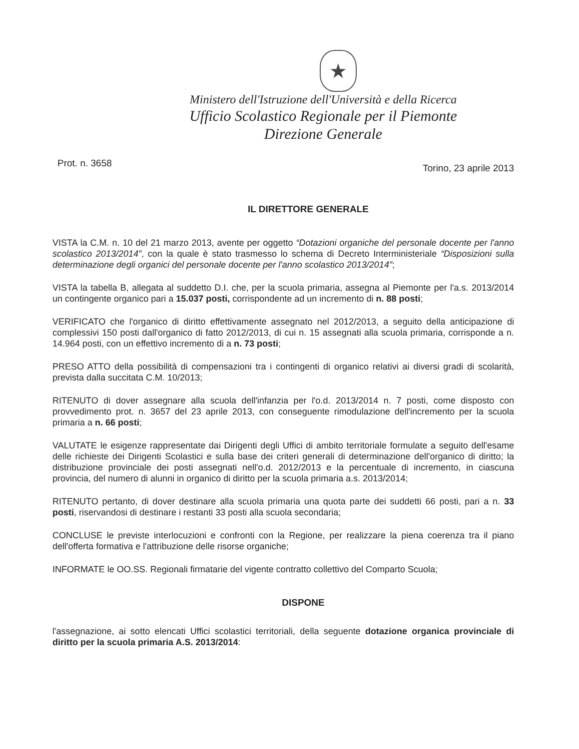★
Ministero dell'Istruzione dell'Università e della Ricerca
Ufficio Scolastico Regionale per il Piemonte
Direzione Generale
Prot. n. 3658 Torino, 23 aprile 2013
IL DIRETTORE GENERALE
VISTA la C.M. n. 10 del 21 marzo 2013, avente per oggetto “Dotazioni organiche del personale docente per l'anno scolastico 2013/2014”, con la quale è stato trasmesso lo schema di Decreto Interministeriale “Disposizioni sulla determinazione degli organici del personale docente per l'anno scolastico 2013/2014”;
VISTA la tabella B, allegata al suddetto D.I. che, per la scuola primaria, assegna al Piemonte per l'a.s. 2013/2014 un contingente organico pari a 15.037 posti, corrispondente ad un incremento di n. 88 posti;
VERIFICATO che l'organico di diritto effettivamente assegnato nel 2012/2013, a seguito della anticipazione di complessivi 150 posti dall'organico di fatto 2012/2013, di cui n. 15 assegnati alla scuola primaria, corrisponde a n. 14.964 posti, con un effettivo incremento di a n. 73 posti;
PRESO ATTO della possibilità di compensazioni tra i contingenti di organico relativi ai diversi gradi di scolarità, prevista dalla succitata C.M. 10/2013;
RITENUTO di dover assegnare alla scuola dell'infanzia per l'o.d. 2013/2014 n. 7 posti, come disposto con provvedimento prot. n. 3657 del 23 aprile 2013, con conseguente rimodulazione dell'incremento per la scuola primaria a n. 66 posti;
VALUTATE le esigenze rappresentate dai Dirigenti degli Uffici di ambito territoriale formulate a seguito dell'esame delle richieste dei Dirigenti Scolastici e sulla base dei criteri generali di determinazione dell'organico di diritto; la distribuzione provinciale dei posti assegnati nell'o.d. 2012/2013 e la percentuale di incremento, in ciascuna provincia, del numero di alunni in organico di diritto per la scuola primaria a.s. 2013/2014;
RITENUTO pertanto, di dover destinare alla scuola primaria una quota parte dei suddetti 66 posti, pari a n. 33 posti, riservandosi di destinare i restanti 33 posti alla scuola secondaria;
CONCLUSE le previste interlocuzioni e confronti con la Regione, per realizzare la piena coerenza tra il piano dell'offerta formativa e l'attribuzione delle risorse organiche;
INFORMATE le OO.SS. Regionali firmatarie del vigente contratto collettivo del Comparto Scuola;
DISPONE
l'assegnazione, ai sotto elencati Uffici scolastici territoriali, della seguente dotazione organica provinciale di diritto per la scuola primaria A.S. 2013/2014: